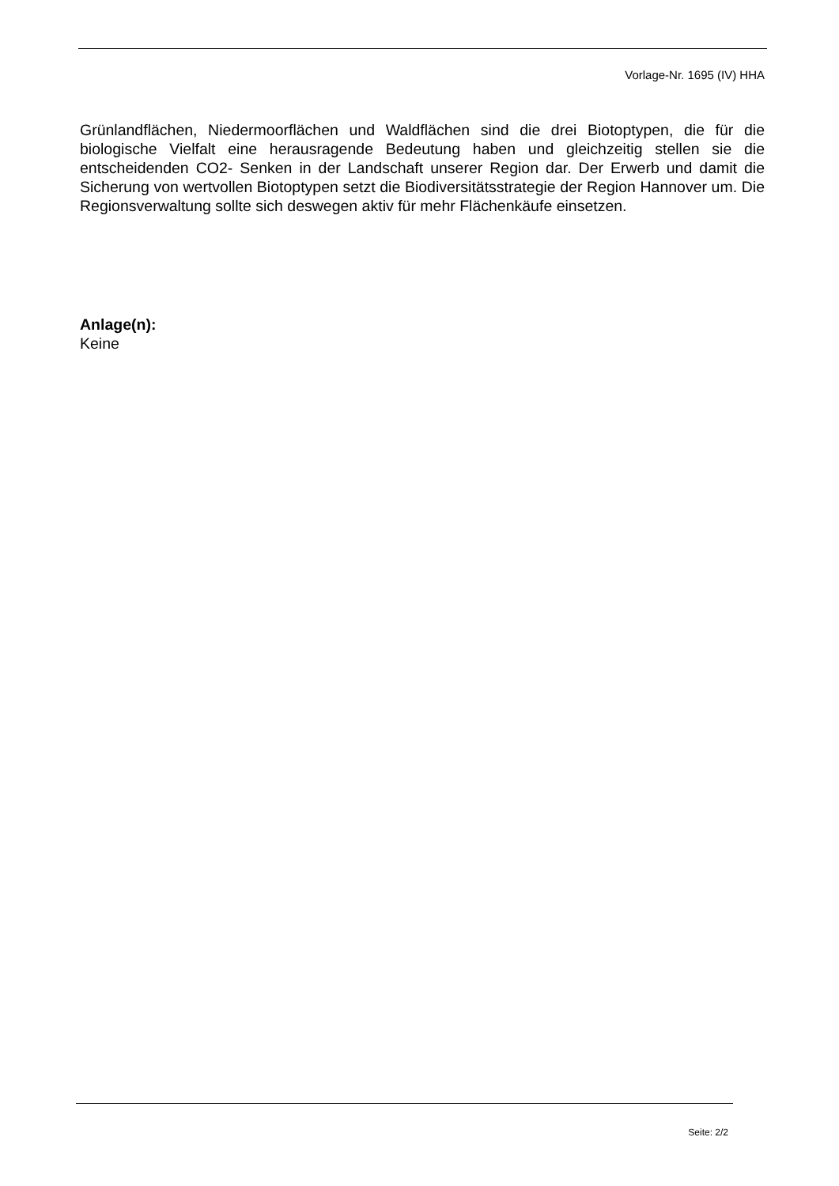Vorlage-Nr. 1695 (IV) HHA
Grünlandflächen, Niedermoorflächen und Waldflächen sind die drei Biotoptypen, die für die biologische Vielfalt eine herausragende Bedeutung haben und gleichzeitig stellen sie die entscheidenden CO2- Senken in der Landschaft unserer Region dar. Der Erwerb und damit die Sicherung von wertvollen Biotoptypen setzt die Biodiversitätsstrategie der Region Hannover um. Die Regionsverwaltung sollte sich deswegen aktiv für mehr Flächenkäufe einsetzen.
Anlage(n):
Keine
Seite: 2/2